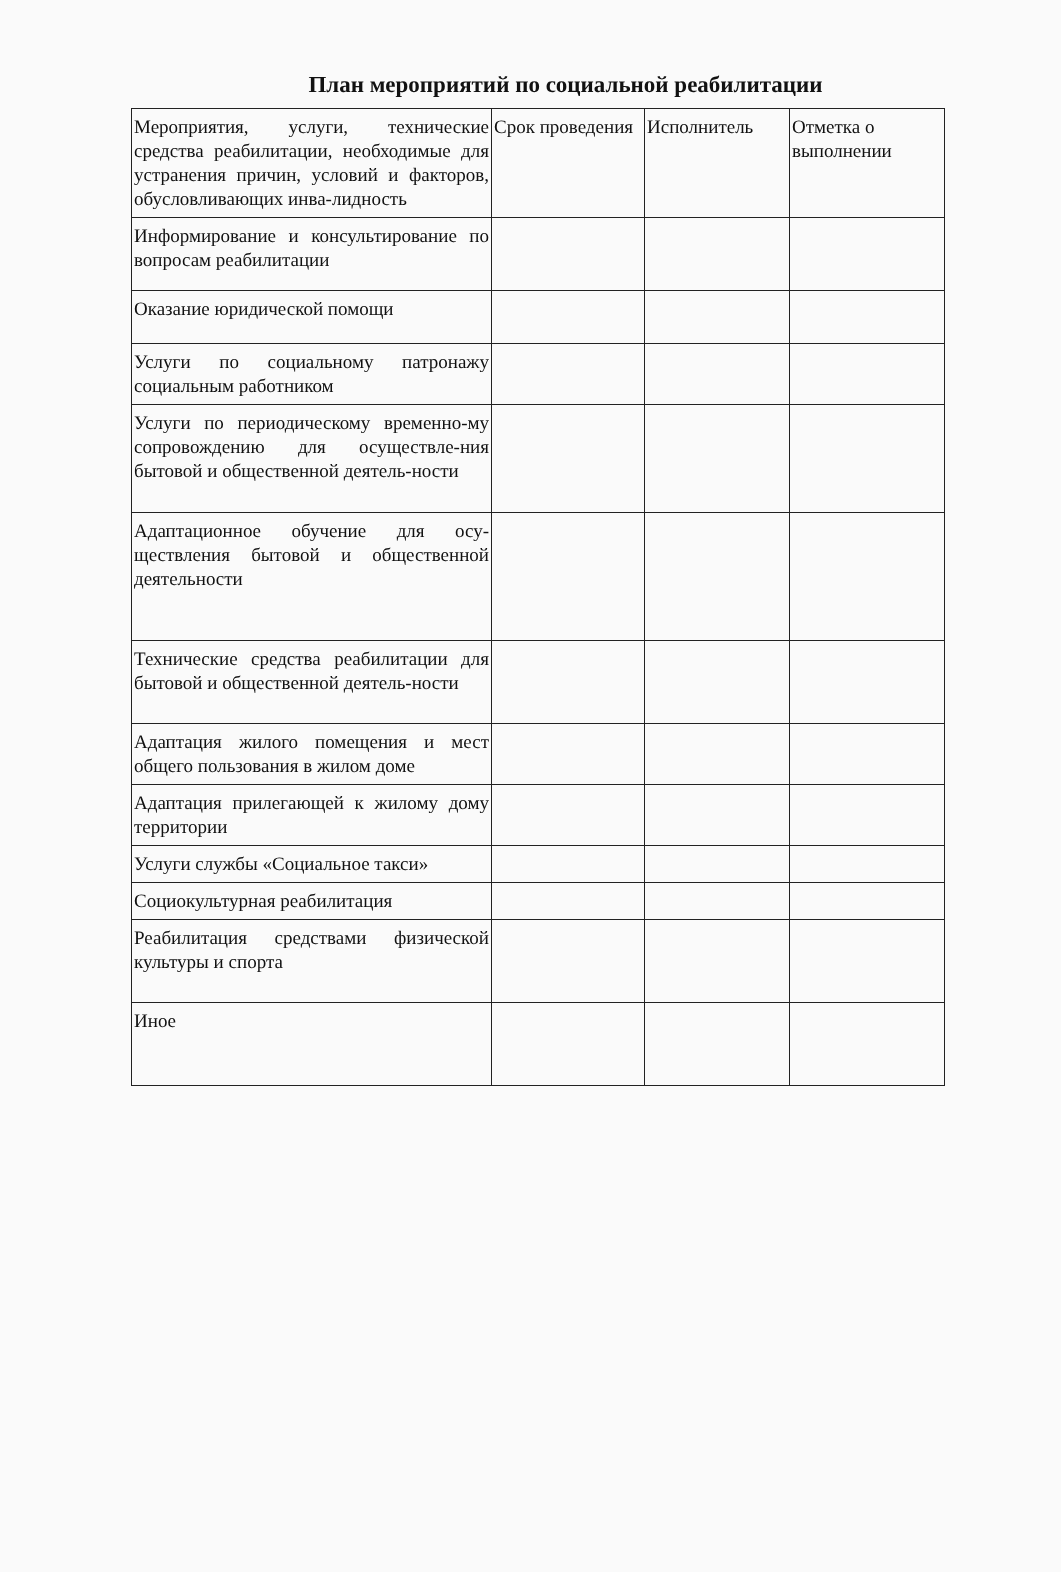План мероприятий по социальной реабилитации
| Мероприятия, услуги, технические средства реабилитации, необходимые для устранения причин, условий и факторов, обусловливающих инва-лидность | Срок проведения | Исполнитель | Отметка о выполнении |
| Информирование и консультирование по вопросам реабилитации | | | |
| Оказание юридической помощи | | | |
| Услуги по социальному патронажу социальным работником | | | |
| Услуги по периодическому временно-му сопровождению для осуществле-ния бытовой и общественной деятель-ности | | | |
| Адаптационное обучение для осу-ществления бытовой и общественной деятельности | | | |
| Технические средства реабилитации для бытовой и общественной деятель-ности | | | |
| Адаптация жилого помещения и мест общего пользования в жилом доме | | | |
| Адаптация прилегающей к жилому дому территории | | | |
| Услуги службы «Социальное такси» | | | |
| Социокультурная реабилитация | | | |
| Реабилитация средствами физической культуры и спорта | | | |
| Иное | | | |